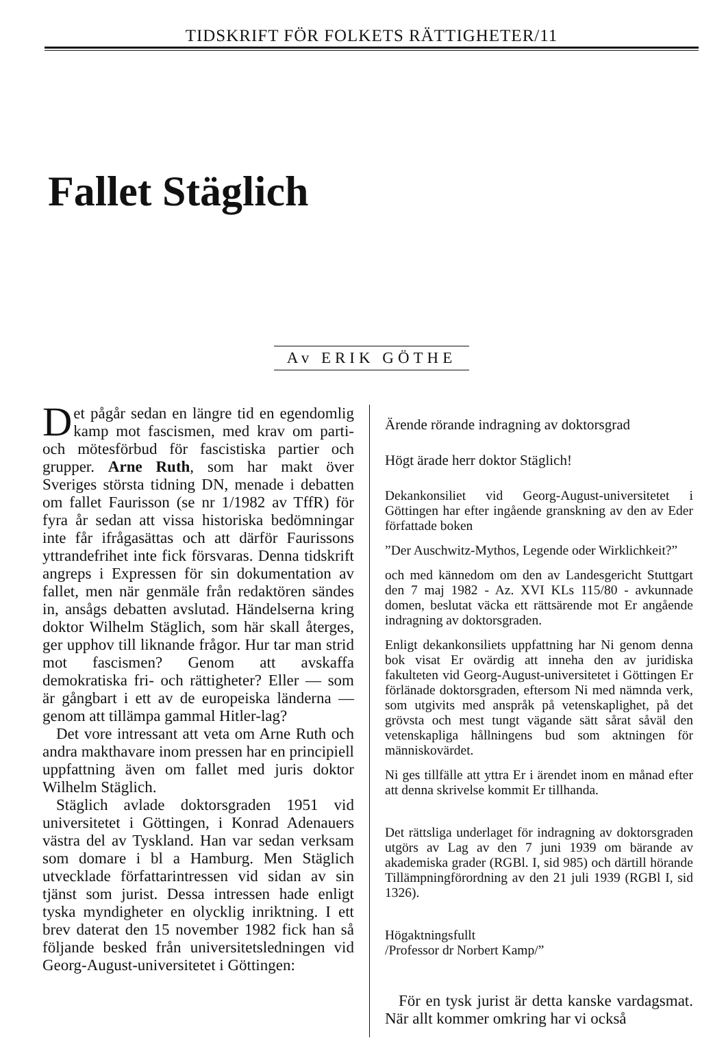TIDSKRIFT FÖR FOLKETS RÄTTIGHETER/11
Fallet Stäglich
Av ERIK GÖTHE
Det pågår sedan en längre tid en egendomlig kamp mot fascismen, med krav om parti- och mötesförbud för fascistiska partier och grupper. Arne Ruth, som har makt över Sveriges största tidning DN, menade i debatten om fallet Faurisson (se nr 1/1982 av TffR) för fyra år sedan att vissa historiska bedömningar inte får ifrågasättas och att därför Faurissons yttrandefrihet inte fick försvaras. Denna tidskrift angreps i Expressen för sin dokumentation av fallet, men när genmäle från redaktören sändes in, ansågs debatten avslutad. Händelserna kring doktor Wilhelm Stäglich, som här skall återges, ger upphov till liknande frågor. Hur tar man strid mot fascismen? Genom att avskaffa demokratiska fri- och rättigheter? Eller — som är gångbart i ett av de europeiska länderna — genom att tillämpa gammal Hitler-lag?
Det vore intressant att veta om Arne Ruth och andra makthavare inom pressen har en principiell uppfattning även om fallet med juris doktor Wilhelm Stäglich.
Stäglich avlade doktorsgraden 1951 vid universitetet i Göttingen, i Konrad Adenauers västra del av Tyskland. Han var sedan verksam som domare i bl a Hamburg. Men Stäglich utvecklade författarintressen vid sidan av sin tjänst som jurist. Dessa intressen hade enligt tyska myndigheter en olycklig inriktning. I ett brev daterat den 15 november 1982 fick han så följande besked från universitetsledningen vid Georg-August-universitetet i Göttingen:
Ärende rörande indragning av doktorsgrad
Högt ärade herr doktor Stäglich!
Dekankonsiliet vid Georg-August-universitetet i Göttingen har efter ingående granskning av den av Eder författade boken
”Der Auschwitz-Mythos, Legende oder Wirklichkeit?”
och med kännedom om den av Landesgericht Stuttgart den 7 maj 1982 - Az. XVI KLs 115/80 - avkunnade domen, beslutat väcka ett rättsärende mot Er angående indragning av doktorsgraden.
Enligt dekankonsiliets uppfattning har Ni genom denna bok visat Er ovärdig att inneha den av juridiska fakulteten vid Georg-August-universitetet i Göttingen Er förlänade doktorsgraden, eftersom Ni med nämnda verk, som utgivits med anspråk på vetenskaplighet, på det grövsta och mest tungt vägande sätt sårat såväl den vetenskapliga hållningens bud som aktningen för människovärdet.
Ni ges tillfälle att yttra Er i ärendet inom en månad efter att denna skrivelse kommit Er tillhanda.
Det rättsliga underlaget för indragning av doktorsgraden utgörs av Lag av den 7 juni 1939 om bärande av akademiska grader (RGBl. I, sid 985) och därtill hörande Tillämpningförordning av den 21 juli 1939 (RGBl I, sid 1326).
Högaktningsfullt
/Professor dr Norbert Kamp/”
För en tysk jurist är detta kanske vardagsmat. När allt kommer omkring har vi också